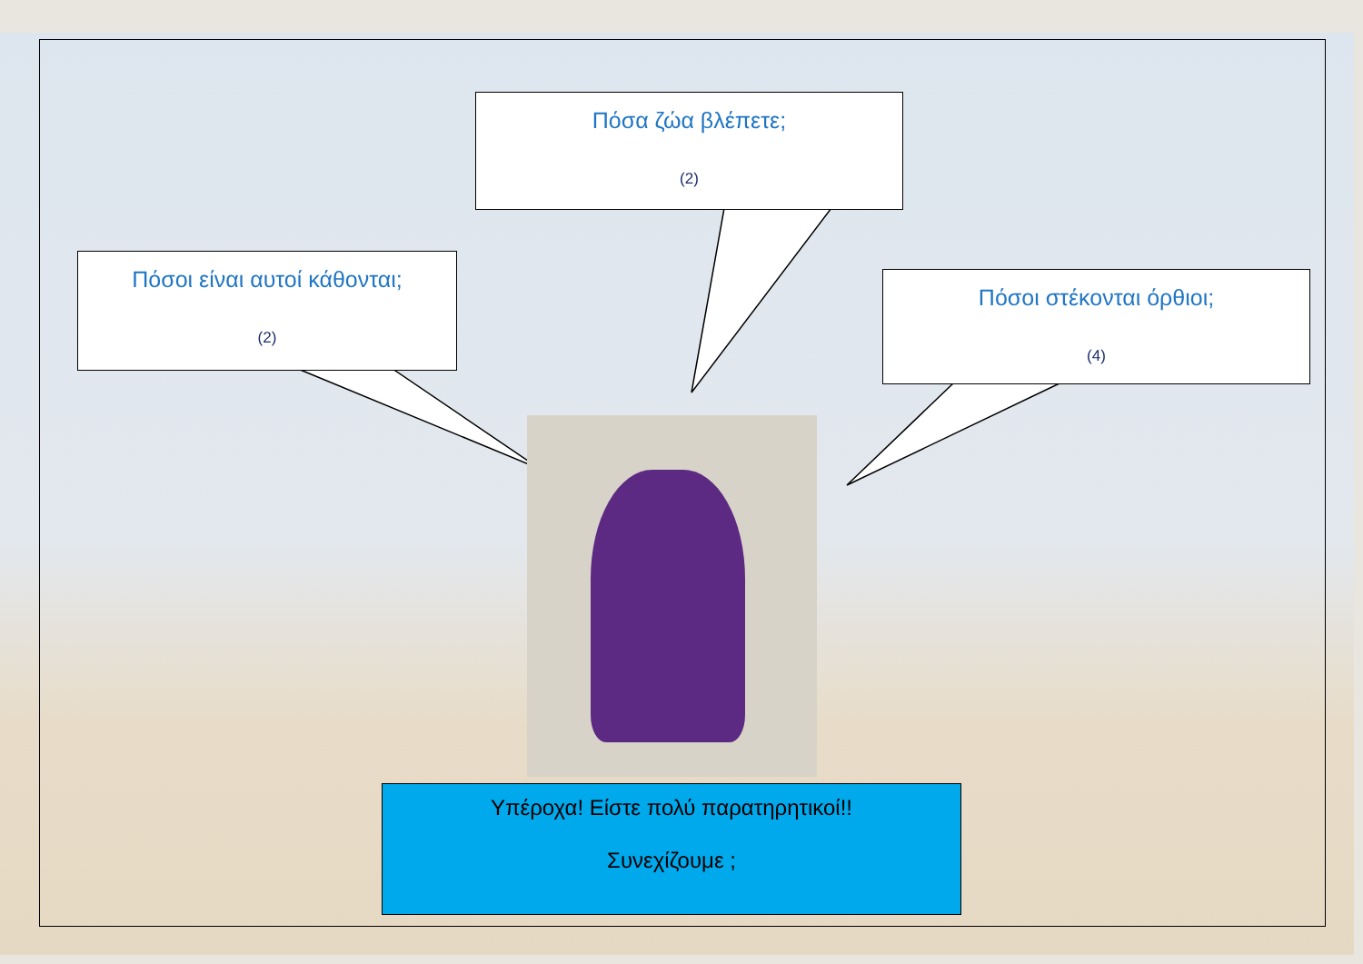Πόσα ζώα βλέπετε;
(2)
Πόσοι είναι αυτοί κάθονται;
(2)
Πόσοι στέκονται όρθιοι;
(4)
Υπέροχα! Είστε πολύ παρατηρητικοί!!
Συνεχίζουμε ;